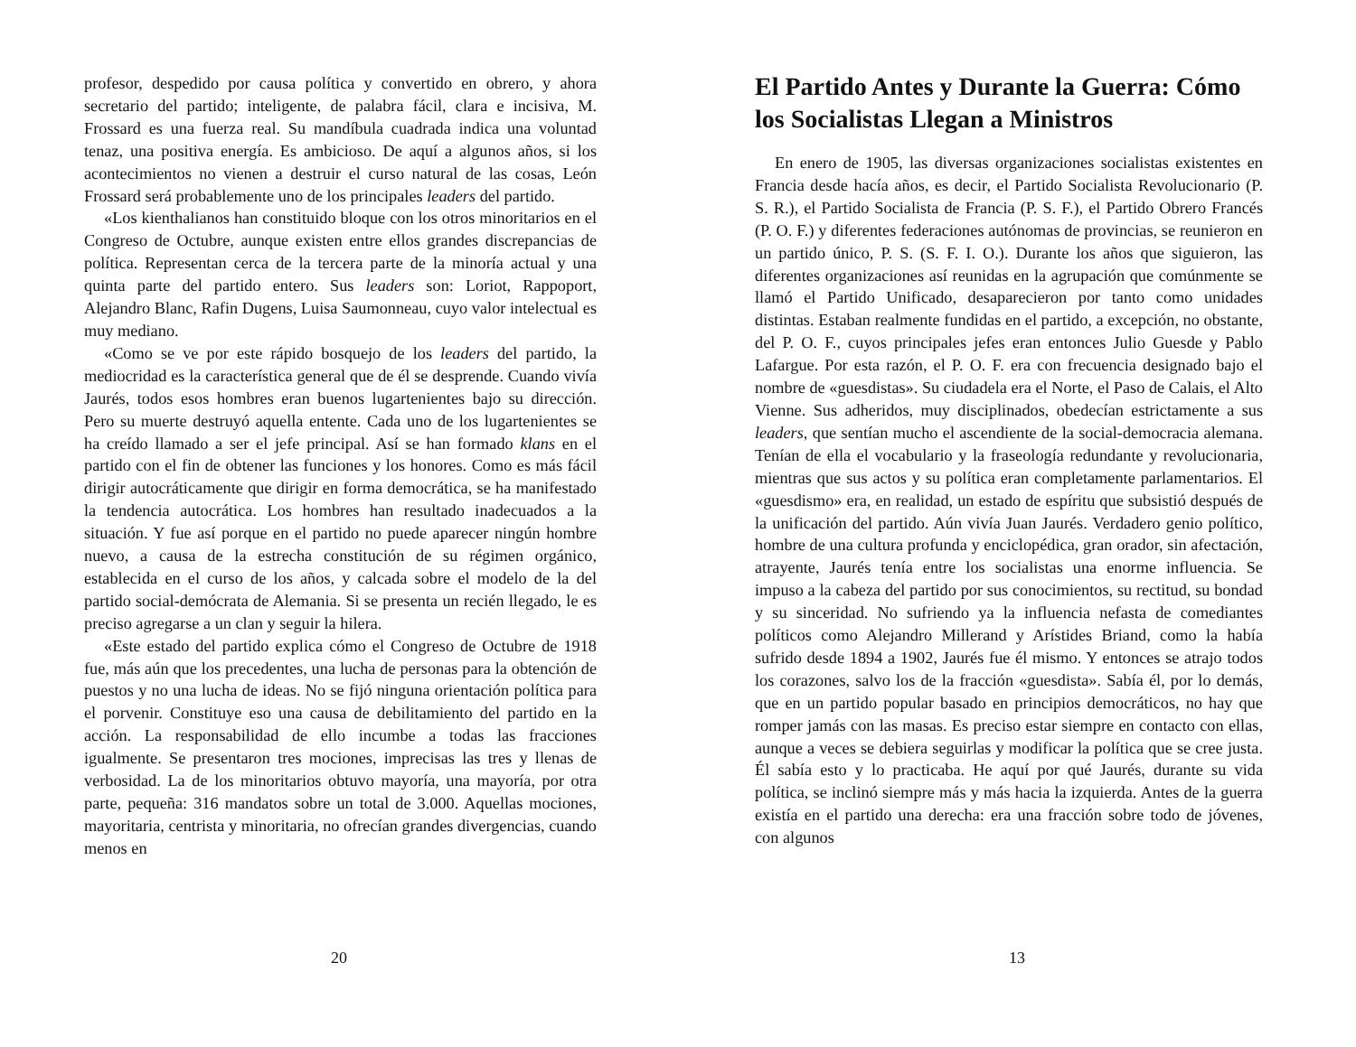profesor, despedido por causa política y convertido en obrero, y ahora secretario del partido; inteligente, de palabra fácil, clara e incisiva, M. Frossard es una fuerza real. Su mandíbula cuadrada indica una voluntad tenaz, una positiva energía. Es ambicioso. De aquí a algunos años, si los acontecimientos no vienen a destruir el curso natural de las cosas, León Frossard será probablemente uno de los principales leaders del partido.
«Los kienthalianos han constituido bloque con los otros minoritarios en el Congreso de Octubre, aunque existen entre ellos grandes discrepancias de política. Representan cerca de la tercera parte de la minoría actual y una quinta parte del partido entero. Sus leaders son: Loriot, Rappoport, Alejandro Blanc, Rafin Dugens, Luisa Saumonneau, cuyo valor intelectual es muy mediano.
«Como se ve por este rápido bosquejo de los leaders del partido, la mediocridad es la característica general que de él se desprende. Cuando vivía Jaurés, todos esos hombres eran buenos lugartenientes bajo su dirección. Pero su muerte destruyó aquella entente. Cada uno de los lugartenientes se ha creído llamado a ser el jefe principal. Así se han formado klans en el partido con el fin de obtener las funciones y los honores. Como es más fácil dirigir autocráticamente que dirigir en forma democrática, se ha manifestado la tendencia autocrática. Los hombres han resultado inadecuados a la situación. Y fue así porque en el partido no puede aparecer ningún hombre nuevo, a causa de la estrecha constitución de su régimen orgánico, establecida en el curso de los años, y calcada sobre el modelo de la del partido social-demócrata de Alemania. Si se presenta un recién llegado, le es preciso agregarse a un clan y seguir la hilera.
«Este estado del partido explica cómo el Congreso de Octubre de 1918 fue, más aún que los precedentes, una lucha de personas para la obtención de puestos y no una lucha de ideas. No se fijó ninguna orientación política para el porvenir. Constituye eso una causa de debilitamiento del partido en la acción. La responsabilidad de ello incumbe a todas las fracciones igualmente. Se presentaron tres mociones, imprecisas las tres y llenas de verbosidad. La de los minoritarios obtuvo mayoría, una mayoría, por otra parte, pequeña: 316 mandatos sobre un total de 3.000. Aquellas mociones, mayoritaria, centrista y minoritaria, no ofrecían grandes divergencias, cuando menos en
20
El Partido Antes y Durante la Guerra: Cómo los Socialistas Llegan a Ministros
En enero de 1905, las diversas organizaciones socialistas existentes en Francia desde hacía años, es decir, el Partido Socialista Revolucionario (P. S. R.), el Partido Socialista de Francia (P. S. F.), el Partido Obrero Francés (P. O. F.) y diferentes federaciones autónomas de provincias, se reunieron en un partido único, P. S. (S. F. I. O.). Durante los años que siguieron, las diferentes organizaciones así reunidas en la agrupación que comúnmente se llamó el Partido Unificado, desaparecieron por tanto como unidades distintas. Estaban realmente fundidas en el partido, a excepción, no obstante, del P. O. F., cuyos principales jefes eran entonces Julio Guesde y Pablo Lafargue. Por esta razón, el P. O. F. era con frecuencia designado bajo el nombre de «guesdistas». Su ciudadela era el Norte, el Paso de Calais, el Alto Vienne. Sus adheridos, muy disciplinados, obedecían estrictamente a sus leaders, que sentían mucho el ascendiente de la social-democracia alemana. Tenían de ella el vocabulario y la fraseología redundante y revolucionaria, mientras que sus actos y su política eran completamente parlamentarios. El «guesdismo» era, en realidad, un estado de espíritu que subsistió después de la unificación del partido. Aún vivía Juan Jaurés. Verdadero genio político, hombre de una cultura profunda y enciclopédica, gran orador, sin afectación, atrayente, Jaurés tenía entre los socialistas una enorme influencia. Se impuso a la cabeza del partido por sus conocimientos, su rectitud, su bondad y su sinceridad. No sufriendo ya la influencia nefasta de comediantes políticos como Alejandro Millerand y Arístides Briand, como la había sufrido desde 1894 a 1902, Jaurés fue él mismo. Y entonces se atrajo todos los corazones, salvo los de la fracción «guesdista». Sabía él, por lo demás, que en un partido popular basado en principios democráticos, no hay que romper jamás con las masas. Es preciso estar siempre en contacto con ellas, aunque a veces se debiera seguirlas y modificar la política que se cree justa. Él sabía esto y lo practicaba. He aquí por qué Jaurés, durante su vida política, se inclinó siempre más y más hacia la izquierda. Antes de la guerra existía en el partido una derecha: era una fracción sobre todo de jóvenes, con algunos
13